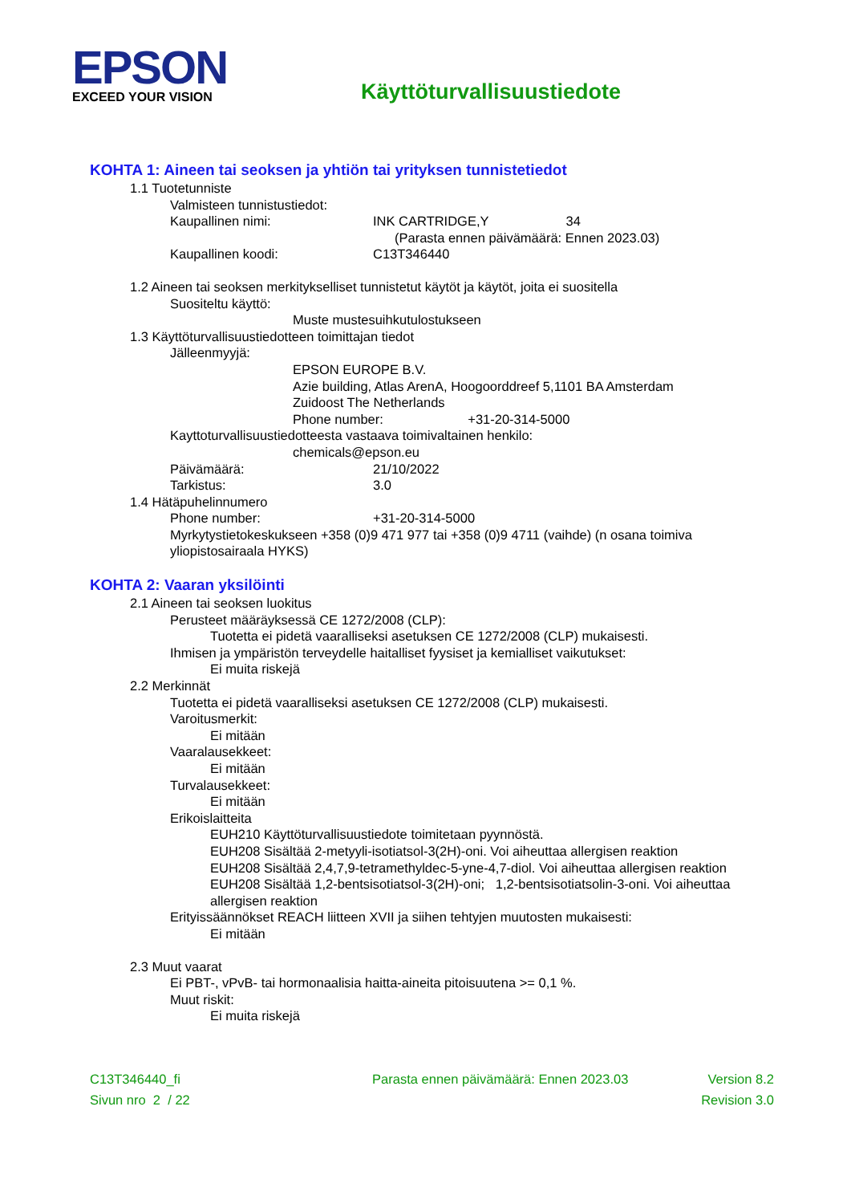EPSON
EXCEED YOUR VISION
Käyttöturvallisuustiedote
KOHTA 1: Aineen tai seoksen ja yhtiön tai yrityksen tunnistetiedot
1.1 Tuotetunniste
Valmisteen tunnistustiedot:
Kaupallinen nimi: INK CARTRIDGE,Y 34
(Parasta ennen päivämäärä: Ennen 2023.03)
Kaupallinen koodi: C13T346440
1.2 Aineen tai seoksen merkitykselliset tunnistetut käytöt ja käytöt, joita ei suositella
Suositeltu käyttö:
Muste mustesuihkutulostukseen
1.3 Käyttöturvallisuustiedotteen toimittajan tiedot
Jälleenmyyjä:
EPSON EUROPE B.V.
Azie building, Atlas ArenA, Hoogoorddreef 5,1101 BA Amsterdam
Zuidoost The Netherlands
Phone number: +31-20-314-5000
Kayttoturvallisuustiedotteesta vastaava toimivaltainen henkilo:
chemicals@epson.eu
Päivämäärä: 21/10/2022
Tarkistus: 3.0
1.4 Hätäpuhelinnumero
Phone number: +31-20-314-5000
Myrkytystietokeskukseen +358 (0)9 471 977 tai +358 (0)9 4711 (vaihde) (n osana toimiva yliopistosairaala HYKS)
KOHTA 2: Vaaran yksilöinti
2.1 Aineen tai seoksen luokitus
Perusteet määräyksessä CE 1272/2008 (CLP):
Tuotetta ei pidetä vaaralliseksi asetuksen CE 1272/2008 (CLP) mukaisesti.
Ihmisen ja ympäristön terveydelle haitalliset fyysiset ja kemialliset vaikutukset:
Ei muita riskejä
2.2 Merkinnät
Tuotetta ei pidetä vaaralliseksi asetuksen CE 1272/2008 (CLP) mukaisesti.
Varoitusmerkit:
Ei mitään
Vaaralausekkeet:
Ei mitään
Turvalausekkeet:
Ei mitään
Erikoislaitteita
EUH210 Käyttöturvallisuustiedote toimitetaan pyynnöstä.
EUH208 Sisältää 2-metyyli-isotiatsol-3(2H)-oni. Voi aiheuttaa allergisen reaktion
EUH208 Sisältää 2,4,7,9-tetramethyldec-5-yne-4,7-diol. Voi aiheuttaa allergisen reaktion
EUH208 Sisältää 1,2-bentsisotiatsol-3(2H)-oni; 1,2-bentsisotiatsolin-3-oni. Voi aiheuttaa allergisen reaktion
Erityissäännökset REACH liitteen XVII ja siihen tehtyjen muutosten mukaisesti:
Ei mitään
2.3 Muut vaarat
Ei PBT-, vPvB- tai hormonaalisia haitta-aineita pitoisuutena >= 0,1 %.
Muut riskit:
Ei muita riskejä
C13T346440_fi Parasta ennen päivämäärä: Ennen 2023.03 Version 8.2
Sivun nro 2 / 22 Revision 3.0